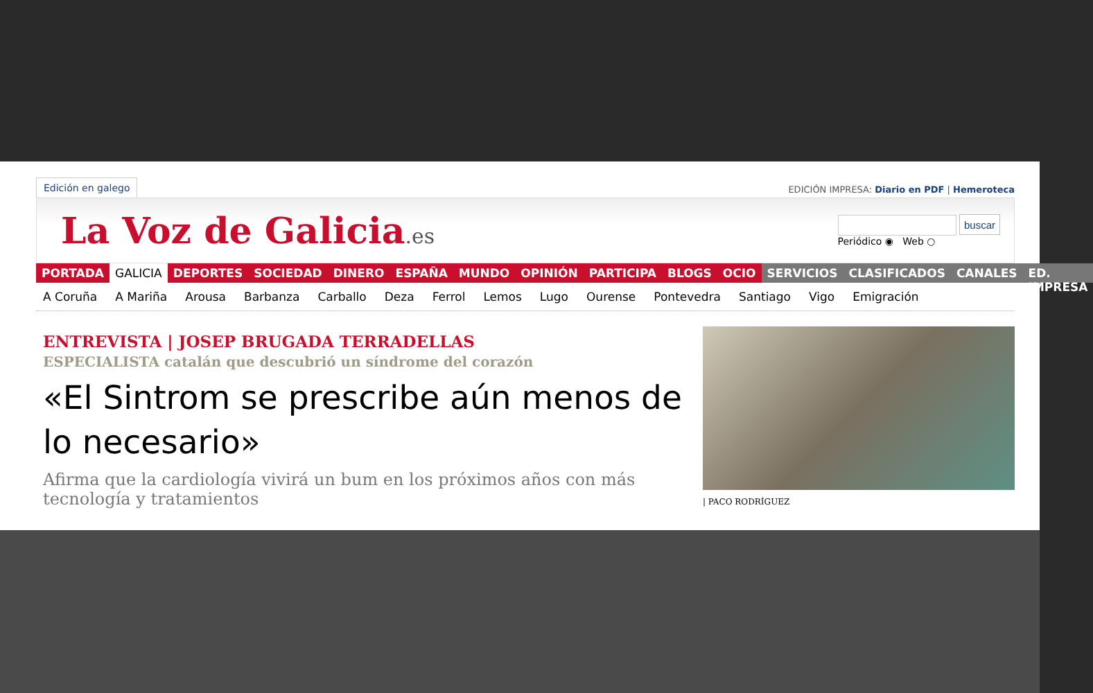Edición en galego
EDICIÓN IMPRESA: Diario en PDF | Hemeroteca
La Voz de Galicia.es
buscar
Periódico ◉ Web ○
PORTADA GALICIA DEPORTES SOCIEDAD DINERO ESPAÑA MUNDO OPINIÓN PARTICIPA BLOGS OCIO SERVICIOS CLASIFICADOS CANALES ED. IMPRESA
A Coruña A Mariña Arousa Barbanza Carballo Deza Ferrol Lemos Lugo Ourense Pontevedra Santiago Vigo Emigración
ENTREVISTA | JOSEP BRUGADA TERRADELLAS
ESPECIALISTA catalán que descubrió un síndrome del corazón
«El Sintrom se prescribe aún menos de lo necesario»
Afirma que la cardiología vivirá un bum en los próximos años con más tecnología y tratamientos
| PACO RODRÍGUEZ